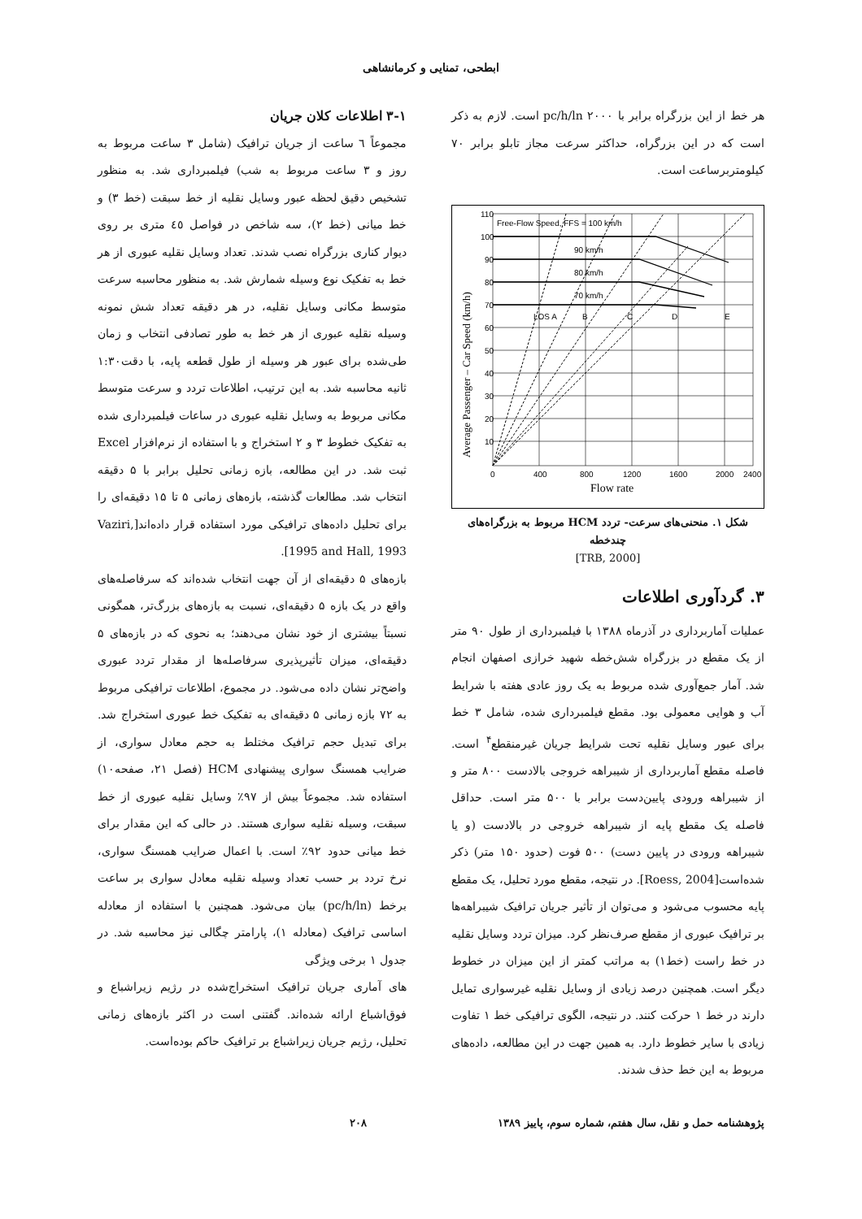ابطحی، تمنایی و کرمانشاهی
هر خط از این بزرگراه برابر با pc/h/ln ۲۰۰۰ است. لازم به ذکر است که در این بزرگراه، حداکثر سرعت مجاز تابلو برابر ۷۰ کیلومتربرساعت است.
Free-Flow Speed, FFS = 100 km/h
90 km/h
80 km/h
70 km/h
LOS A
B
C
D
E
110
100
90
80
70
60
50
40
30
20
10
0
400
800
1200
1600
2000
2400
Flow rate
Average Passenger – Car Speed (km/h)
شکل ۱. منحنی‌های سرعت- تردد HCM مربوط به بزرگراه‌های چندخطه
[TRB, 2000]
۳. گردآوری اطلاعات
عملیات آماربرداری در آذرماه ۱۳۸۸ با فیلمبرداری از طول ۹۰ متر از یک مقطع در بزرگراه شش‌خطه شهید خرازی اصفهان انجام شد. آمار جمع‌آوری شده مربوط به یک روز عادی هفته با شرایط آب و هوایی معمولی بود. مقطع فیلمبرداری شده، شامل ۳ خط برای عبور وسایل نقلیه تحت شرایط جریان غیرمنقطع<sup>۴</sup> است. فاصله مقطع آماربرداری از شیبراهه خروجی بالادست ۸۰۰ متر و از شیبراهه ورودی پایین‌دست برابر با ۵۰۰ متر است. حداقل فاصله یک مقطع پایه از شیبراهه خروجی در بالادست (و یا شیبراهه ورودی در پایین دست) ۵۰۰ فوت (حدود ۱۵۰ متر) ذکر شده‌است[Roess, 2004]. در نتیجه، مقطع مورد تحلیل، یک مقطع پایه محسوب می‌شود و می‌توان از تأثیر جریان ترافیک شیبراهه‌ها بر ترافیک عبوری از مقطع صرف‌نظر کرد. میزان تردد وسایل نقلیه در خط راست (خط۱) به مراتب کمتر از این میزان در خطوط دیگر است. همچنین درصد زیادی از وسایل نقلیه غیرسواری تمایل دارند در خط ۱ حرکت کنند. در نتیجه، الگوی ترافیکی خط ۱ تفاوت زیادی با سایر خطوط دارد. به همین جهت در این مطالعه، داده‌های مربوط به این خط حذف شدند.
۳-۱ اطلاعات کلان جریان
مجموعاً ٦ ساعت از جریان ترافیک (شامل ۳ ساعت مربوط به روز و ۳ ساعت مربوط به شب) فیلمبرداری شد. به منظور تشخیص دقیق لحظه عبور وسایل نقلیه از خط سبقت (خط ۳) و خط میانی (خط ۲)، سه شاخص در فواصل ٤٥ متری بر روی دیوار کناری بزرگراه نصب شدند. تعداد وسایل نقلیه عبوری از هر خط به تفکیک نوع وسیله شمارش شد. به منظور محاسبه سرعت متوسط مکانی وسایل نقلیه، در هر دقیقه تعداد شش نمونه وسیله نقلیه عبوری از هر خط به طور تصادفی انتخاب و زمان طی‌شده برای عبور هر وسیله از طول قطعه پایه، با دقت۱:۳۰ ثانیه محاسبه شد. به این ترتیب، اطلاعات تردد و سرعت متوسط مکانی مربوط به وسایل نقلیه عبوری در ساعات فیلمبرداری شده به تفکیک خطوط ۳ و ۲ استخراج و با استفاده از نرم‌افزار Excel ثبت شد. در این مطالعه، بازه زمانی تحلیل برابر با ۵ دقیقه انتخاب شد. مطالعات گذشته، بازه‌های زمانی ۵ تا ۱۵ دقیقه‌ای را برای تحلیل داده‌های ترافیکی مورد استفاده قرار داده‌اند[Vaziri, 1995 and Hall, 1993].
بازه‌های ۵ دقیقه‌ای از آن جهت انتخاب شده‌اند که سرفاصله‌های واقع در یک بازه ۵ دقیقه‌ای، نسبت به بازه‌های بزرگ‌تر، همگونی نسبتاً بیشتری از خود نشان می‌دهند؛ به نحوی که در بازه‌های ۵ دقیقه‌ای، میزان تأثیرپذیری سرفاصله‌ها از مقدار تردد عبوری واضح‌تر نشان داده می‌شود. در مجموع، اطلاعات ترافیکی مربوط به ۷۲ بازه زمانی ۵ دقیقه‌ای به تفکیک خط عبوری استخراج شد. برای تبدیل حجم ترافیک مختلط به حجم معادل سواری، از ضرایب همسنگ سواری پیشنهادی HCM (فصل ۲۱، صفحه۱۰) استفاده شد. مجموعاً بیش از ۹۷٪ وسایل نقلیه عبوری از خط سبقت، وسیله نقلیه سواری هستند. در حالی که این مقدار برای خط میانی حدود ۹۲٪ است. با اعمال ضرایب همسنگ سواری، نرخ تردد بر حسب تعداد وسیله نقلیه معادل سواری بر ساعت برخط (pc/h/ln) بیان می‌شود. همچنین با استفاده از معادله اساسی ترافیک (معادله ۱)، پارامتر چگالی نیز محاسبه شد. در جدول ۱ برخی ویژگی
های آماری جریان ترافیک استخراج‌شده در رژیم زیراشباع و فوق‌اشباع ارائه شده‌اند. گفتنی است در اکثر بازه‌های زمانی تحلیل، رژیم جریان زیراشباع بر ترافیک حاکم بوده‌است.
پژوهشنامه حمل و نقل، سال هفتم، شماره سوم، پاییز ۱۳۸۹ ۲۰۸